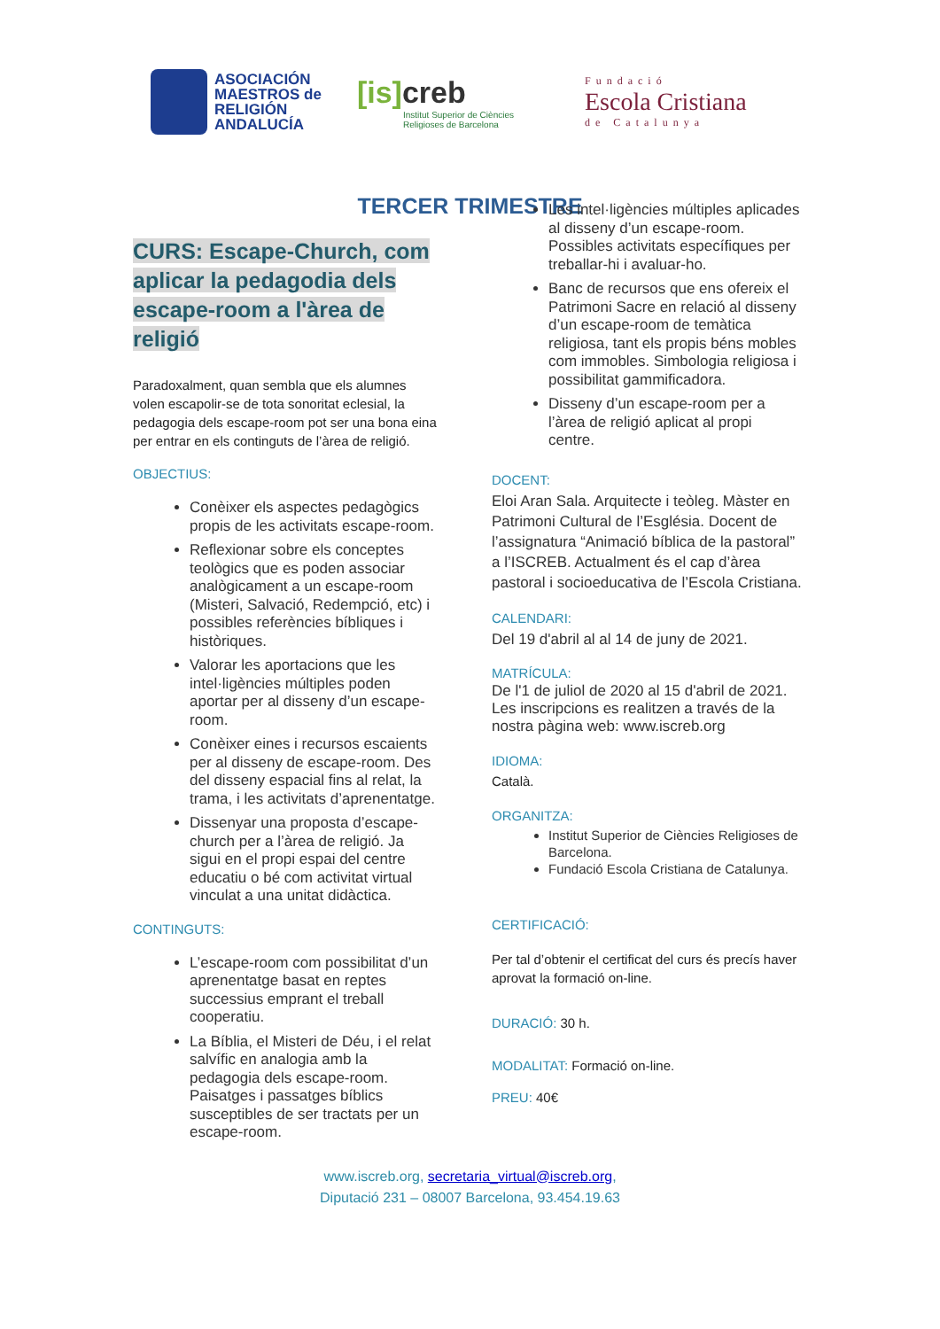ASOCIACIÓN
MAESTROS de
RELIGIÓN
ANDALUCÍA
[is] creb
Institut Superior de Ciències
Religioses de Barcelona
Fundació
Escola Cristiana
de Catalunya
TERCER TRIMESTRE
CURS: Escape-Church, com aplicar la pedagodia dels escape-room a l'àrea de religió
Paradoxalment, quan sembla que els alumnes volen escapolir-se de tota sonoritat eclesial, la pedagogia dels escape-room pot ser una bona eina per entrar en els continguts de l’àrea de religió.
OBJECTIUS:
Conèixer els aspectes pedagògics propis de les activitats escape-room.
Reflexionar sobre els conceptes teològics que es poden associar analògicament a un escape-room (Misteri, Salvació, Redempció, etc) i possibles referències bíbliques i històriques.
Valorar les aportacions que les intel·ligències múltiples poden aportar per al disseny d’un escape-room.
Conèixer eines i recursos escaients per al disseny de escape-room. Des del disseny espacial fins al relat, la trama, i les activitats d’aprenentatge.
Dissenyar una proposta d’escape-church per a l’àrea de religió. Ja sigui en el propi espai del centre educatiu o bé com activitat virtual vinculat a una unitat didàctica.
CONTINGUTS:
L’escape-room com possibilitat d’un aprenentatge basat en reptes successius emprant el treball cooperatiu.
La Bíblia, el Misteri de Déu, i el relat salvífic en analogia amb la pedagogia dels escape-room. Paisatges i passatges bíblics susceptibles de ser tractats per un escape-room.
Les intel·ligències múltiples aplicades al disseny d’un escape-room. Possibles activitats específiques per treballar-hi i avaluar-ho.
Banc de recursos que ens ofereix el Patrimoni Sacre en relació al disseny d’un escape-room de temàtica religiosa, tant els propis béns mobles com immobles. Simbologia religiosa i possibilitat gammificadora.
Disseny d’un escape-room per a l’àrea de religió aplicat al propi centre.
DOCENT:
Eloi Aran Sala. Arquitecte i teòleg. Màster en Patrimoni Cultural de l’Església. Docent de l’assignatura “Animació bíblica de la pastoral” a l’ISCREB. Actualment és el cap d’àrea pastoral i socioeducativa de l’Escola Cristiana.
CALENDARI:
Del 19 d'abril al al 14 de juny de 2021.
MATRÍCULA:
De l'1 de juliol de 2020 al 15 d'abril de 2021. Les inscripcions es realitzen a través de la nostra pàgina web: www.iscreb.org
IDIOMA:
Català.
ORGANITZA:
Institut Superior de Ciències Religioses de Barcelona.
Fundació Escola Cristiana de Catalunya.
CERTIFICACIÓ:
Per tal d’obtenir el certificat del curs és precís haver aprovat la formació on-line.
DURACIÓ: 30 h.
MODALITAT: Formació on-line.
PREU: 40€
www.iscreb.org, secretaria_virtual@iscreb.org,
Diputació 231 – 08007 Barcelona, 93.454.19.63